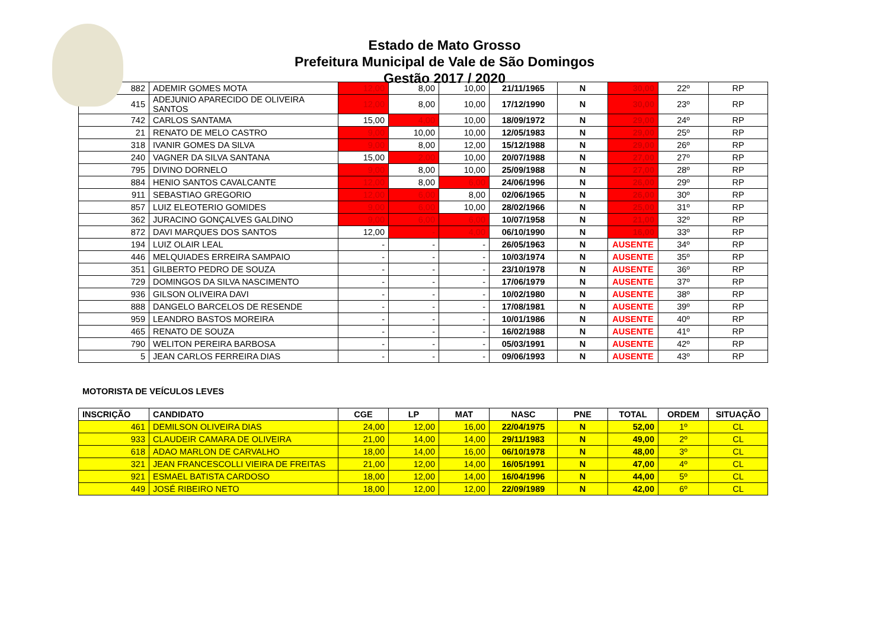Estado de Mato Grosso
Prefeitura Municipal de Vale de São Domingos
Gestão 2017 / 2020
| 882 | ADEMIR GOMES MOTA | 12,00 | 8,00 | 10,00 | 21/11/1965 | N | 30,00 | 22º | RP |
| 415 | ADEJUNIO APARECIDO DE OLIVEIRA SANTOS | 12,00 | 8,00 | 10,00 | 17/12/1990 | N | 30,00 | 23º | RP |
| 742 | CARLOS SANTAMA | 15,00 | 4,00 | 10,00 | 18/09/1972 | N | 29,00 | 24º | RP |
| 21 | RENATO DE MELO CASTRO | 9,00 | 10,00 | 10,00 | 12/05/1983 | N | 29,00 | 25º | RP |
| 318 | IVANIR GOMES DA SILVA | 9,00 | 8,00 | 12,00 | 15/12/1988 | N | 29,00 | 26º | RP |
| 240 | VAGNER DA SILVA SANTANA | 15,00 | 2,00 | 10,00 | 20/07/1988 | N | 27,00 | 27º | RP |
| 795 | DIVINO DORNELO | 9,00 | 8,00 | 10,00 | 25/09/1988 | N | 27,00 | 28º | RP |
| 884 | HENIO SANTOS CAVALCANTE | 12,00 | 8,00 | 6,00 | 24/06/1996 | N | 26,00 | 29º | RP |
| 911 | SEBASTIAO GREGORIO | 12,00 | 6,00 | 8,00 | 02/06/1965 | N | 26,00 | 30º | RP |
| 857 | LUIZ ELEOTERIO GOMIDES | 9,00 | 6,00 | 10,00 | 28/02/1966 | N | 25,00 | 31º | RP |
| 362 | JURACINO GONÇALVES GALDINO | 9,00 | 6,00 | 6,00 | 10/07/1958 | N | 21,00 | 32º | RP |
| 872 | DAVI MARQUES DOS SANTOS | 12,00 | - | 4,00 | 06/10/1990 | N | 16,00 | 33º | RP |
| 194 | LUIZ OLAIR LEAL | - | - | - | 26/05/1963 | N | AUSENTE | 34º | RP |
| 446 | MELQUIADES ERREIRA SAMPAIO | - | - | - | 10/03/1974 | N | AUSENTE | 35º | RP |
| 351 | GILBERTO PEDRO DE SOUZA | - | - | - | 23/10/1978 | N | AUSENTE | 36º | RP |
| 729 | DOMINGOS DA SILVA NASCIMENTO | - | - | - | 17/06/1979 | N | AUSENTE | 37º | RP |
| 936 | GILSON OLIVEIRA DAVI | - | - | - | 10/02/1980 | N | AUSENTE | 38º | RP |
| 888 | DANGELO BARCELOS DE RESENDE | - | - | - | 17/08/1981 | N | AUSENTE | 39º | RP |
| 959 | LEANDRO BASTOS MOREIRA | - | - | - | 10/01/1986 | N | AUSENTE | 40º | RP |
| 465 | RENATO DE SOUZA | - | - | - | 16/02/1988 | N | AUSENTE | 41º | RP |
| 790 | WELITON PEREIRA BARBOSA | - | - | - | 05/03/1991 | N | AUSENTE | 42º | RP |
| 5 | JEAN CARLOS FERREIRA DIAS | - | - | - | 09/06/1993 | N | AUSENTE | 43º | RP |
MOTORISTA DE VEÍCULOS LEVES
| INSCRIÇÃO | CANDIDATO | CGE | LP | MAT | NASC | PNE | TOTAL | ORDEM | SITUAÇÃO |
| --- | --- | --- | --- | --- | --- | --- | --- | --- | --- |
| 461 | DEMILSON OLIVEIRA DIAS | 24,00 | 12,00 | 16,00 | 22/04/1975 | N | 52,00 | 1º | CL |
| 933 | CLAUDEIR CAMARA DE OLIVEIRA | 21,00 | 14,00 | 14,00 | 29/11/1983 | N | 49,00 | 2º | CL |
| 618 | ADAO MARLON DE CARVALHO | 18,00 | 14,00 | 16,00 | 06/10/1978 | N | 48,00 | 3º | CL |
| 321 | JEAN FRANCESCOLLI VIEIRA DE FREITAS | 21,00 | 12,00 | 14,00 | 16/05/1991 | N | 47,00 | 4º | CL |
| 921 | ESMAEL BATISTA CARDOSO | 18,00 | 12,00 | 14,00 | 16/04/1996 | N | 44,00 | 5º | CL |
| 449 | JOSÉ RIBEIRO NETO | 18,00 | 12,00 | 12,00 | 22/09/1989 | N | 42,00 | 6º | CL |